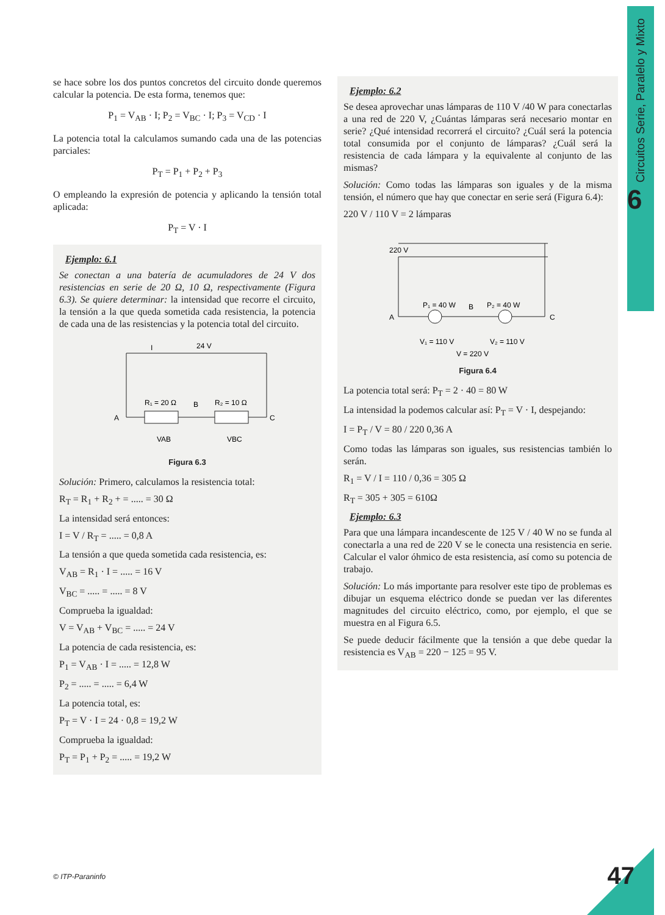Circuitos Serie, Paralelo y Mixto
6
se hace sobre los dos puntos concretos del circuito donde queremos calcular la potencia. De esta forma, tenemos que:
P<sub>1</sub> = V<sub>AB</sub> · I; P<sub>2</sub> = V<sub>BC</sub> · I; P<sub>3</sub> = V<sub>CD</sub> · I
La potencia total la calculamos sumando cada una de las potencias parciales:
P<sub>T</sub> = P<sub>1</sub> + P<sub>2</sub> + P<sub>3</sub>
O empleando la expresión de potencia y aplicando la tensión total aplicada:
P<sub>T</sub> = V · I
Ejemplo: 6.1
Se conectan a una batería de acumuladores de 24 V dos resistencias en serie de 20 Ω, 10 Ω, respectivamente (Figura 6.3). Se quiere determinar: la intensidad que recorre el circuito, la tensión a la que queda sometida cada resistencia, la potencia de cada una de las resistencias y la potencia total del circuito.
I
24 V
R₁ = 20 Ω
B
R₂ = 10 Ω
A
C
VAB
VBC
Figura 6.3
Solución: Primero, calculamos la resistencia total:
R<sub>T</sub> = R<sub>1</sub> + R<sub>2</sub> + = ..... = 30 Ω
La intensidad será entonces:
I = V / R<sub>T</sub> = ..... = 0,8 A
La tensión a que queda sometida cada resistencia, es:
V<sub>AB</sub> = R<sub>1</sub> · I = ..... = 16 V
V<sub>BC</sub> = ..... = ..... = 8 V
Comprueba la igualdad:
V = V<sub>AB</sub> + V<sub>BC</sub> = ..... = 24 V
La potencia de cada resistencia, es:
P<sub>1</sub> = V<sub>AB</sub> · I = ..... = 12,8 W
P<sub>2</sub> = ..... = ..... = 6,4 W
La potencia total, es:
P<sub>T</sub> = V · I = 24 · 0,8 = 19,2 W
Comprueba la igualdad:
P<sub>T</sub> = P<sub>1</sub> + P<sub>2</sub> = ..... = 19,2 W
Ejemplo: 6.2
Se desea aprovechar unas lámparas de 110 V /40 W para conectarlas a una red de 220 V, ¿Cuántas lámparas será necesario montar en serie? ¿Qué intensidad recorrerá el circuito? ¿Cuál será la potencia total consumida por el conjunto de lámparas? ¿Cuál será la resistencia de cada lámpara y la equivalente al conjunto de las mismas?
Solución: Como todas las lámparas son iguales y de la misma tensión, el número que hay que conectar en serie será (Figura 6.4):
220 V / 110 V = 2 lámparas
220 V
P₁ = 40 W
B
P₂ = 40 W
A
C
V₁ = 110 V
V₂ = 110 V
V = 220 V
Figura 6.4
La potencia total será: P<sub>T</sub> = 2 · 40 = 80 W
La intensidad la podemos calcular así: P<sub>T</sub> = V · I, despejando:
I = P<sub>T</sub> / V = 80 / 220 0,36 A
Como todas las lámparas son iguales, sus resistencias también lo serán.
R<sub>1</sub> = V / I = 110 / 0,36 = 305 Ω
R<sub>T</sub> = 305 + 305 = 610Ω
Ejemplo: 6.3
Para que una lámpara incandescente de 125 V / 40 W no se funda al conectarla a una red de 220 V se le conecta una resistencia en serie. Calcular el valor óhmico de esta resistencia, así como su potencia de trabajo.
Solución: Lo más importante para resolver este tipo de problemas es dibujar un esquema eléctrico donde se puedan ver las diferentes magnitudes del circuito eléctrico, como, por ejemplo, el que se muestra en al Figura 6.5.
Se puede deducir fácilmente que la tensión a que debe quedar la resistencia es V<sub>AB</sub> = 220 − 125 = 95 V.
© ITP-Paraninfo 47